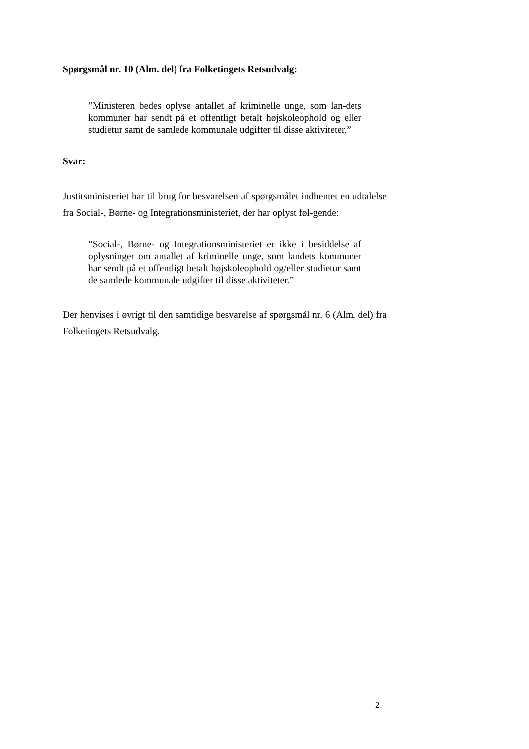Spørgsmål nr. 10 (Alm. del) fra Folketingets Retsudvalg:
”Ministeren bedes oplyse antallet af kriminelle unge, som lan-dets kommuner har sendt på et offentligt betalt højskoleophold og eller studietur samt de samlede kommunale udgifter til disse aktiviteter.”
Svar:
Justitsministeriet har til brug for besvarelsen af spørgsmålet indhentet en udtalelse fra Social-, Børne- og Integrationsministeriet, der har oplyst føl-gende:
”Social-, Børne- og Integrationsministeriet er ikke i besiddelse af oplysninger om antallet af kriminelle unge, som landets kommuner har sendt på et offentligt betalt højskoleophold og/eller studietur samt de samlede kommunale udgifter til disse aktiviteter.”
Der henvises i øvrigt til den samtidige besvarelse af spørgsmål nr. 6 (Alm. del) fra Folketingets Retsudvalg.
2